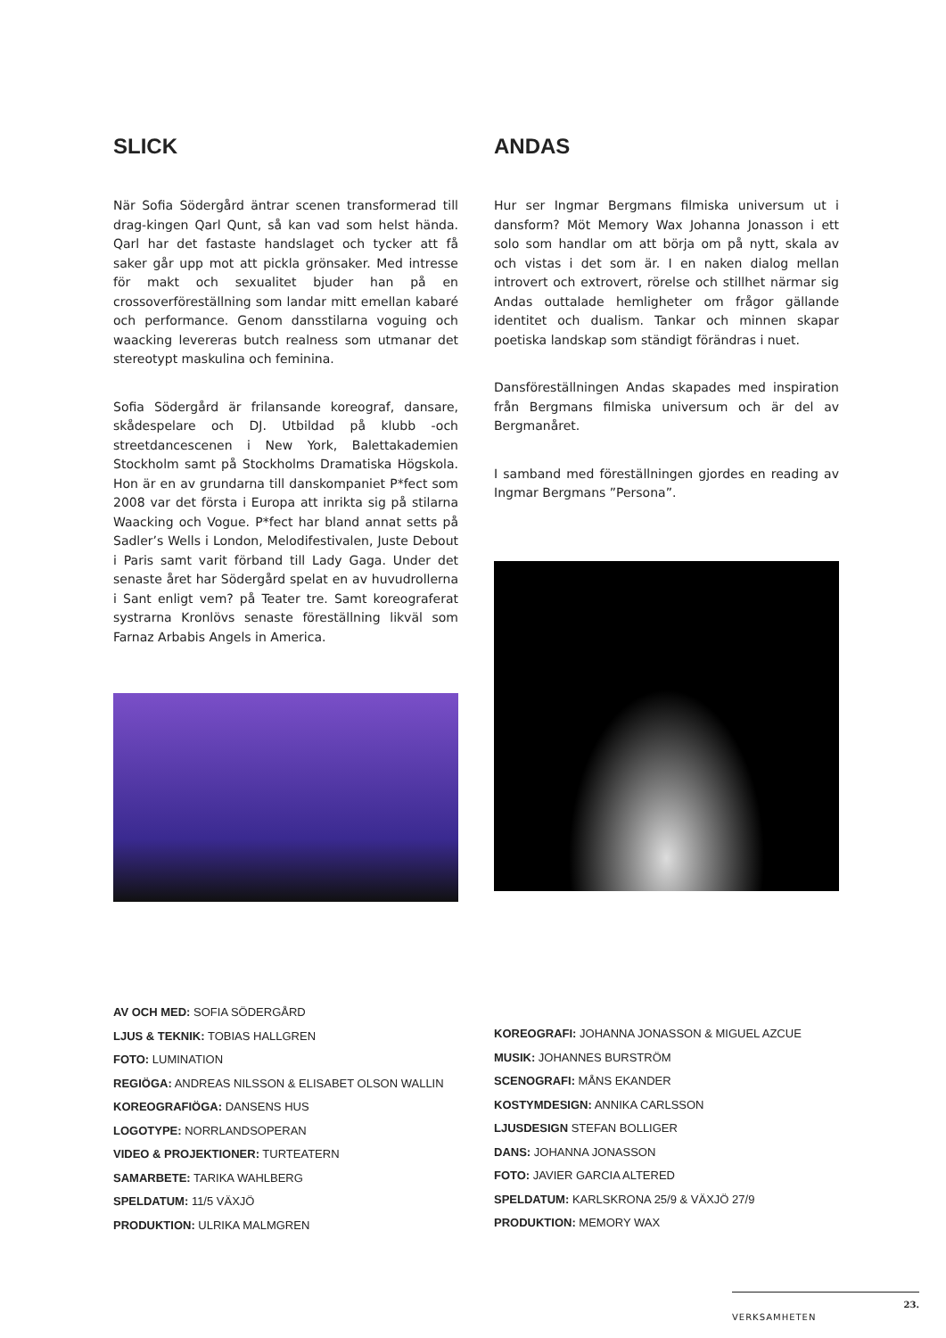SLICK
När Sofia Södergård äntrar scenen transformerad till drag-kingen Qarl Qunt, så kan vad som helst hända. Qarl har det fastaste handslaget och tycker att få saker går upp mot att pickla grönsaker. Med intresse för makt och sexualitet bjuder han på en crossoverföreställning som landar mitt emellan kabaré och performance. Genom dansstilarna voguing och waacking levereras butch realness som utmanar det stereotypt maskulina och feminina.
Sofia Södergård är frilansande koreograf, dansare, skådespelare och DJ. Utbildad på klubb -och streetdancescenen i New York, Balettakademien Stockholm samt på Stockholms Dramatiska Högskola. Hon är en av grundarna till danskompaniet P*fect som 2008 var det första i Europa att inrikta sig på stilarna Waacking och Vogue. P*fect har bland annat setts på Sadler’s Wells i London, Melodifestivalen, Juste Debout i Paris samt varit förband till Lady Gaga. Under det senaste året har Södergård spelat en av huvudrollerna i Sant enligt vem? på Teater tre. Samt koreograferat systrarna Kronlövs senaste föreställning likväl som Farnaz Arbabis Angels in America.
ANDAS
Hur ser Ingmar Bergmans filmiska universum ut i dansform? Möt Memory Wax Johanna Jonasson i ett solo som handlar om att börja om på nytt, skala av och vistas i det som är. I en naken dialog mellan introvert och extrovert, rörelse och stillhet närmar sig Andas outtalade hemligheter om frågor gällande identitet och dualism. Tankar och minnen skapar poetiska landskap som ständigt förändras i nuet.
Dansföreställningen Andas skapades med inspiration från Bergmans filmiska universum och är del av Bergmanåret.
I samband med föreställningen gjordes en reading av Ingmar Bergmans ”Persona”.
AV OCH MED: SOFIA SÖDERGÅRD
LJUS & TEKNIK: TOBIAS HALLGREN
FOTO: LUMINATION
REGIÖGA: ANDREAS NILSSON & ELISABET OLSON WALLIN
KOREOGRAFIÖGA: DANSENS HUS
LOGOTYPE: NORRLANDSOPERAN
VIDEO & PROJEKTIONER: TURTEATERN
SAMARBETE: TARIKA WAHLBERG
SPELDATUM: 11/5 VÄXJÖ
PRODUKTION: ULRIKA MALMGREN
KOREOGRAFI: JOHANNA JONASSON & MIGUEL AZCUE
MUSIK: JOHANNES BURSTRÖM
SCENOGRAFI: MÅNS EKANDER
KOSTYMDESIGN: ANNIKA CARLSSON
LJUSDESIGN STEFAN BOLLIGER
DANS: JOHANNA JONASSON
FOTO: JAVIER GARCIA ALTERED
SPELDATUM: KARLSKRONA 25/9 & VÄXJÖ 27/9
PRODUKTION: MEMORY WAX
VERKSAMHETEN 23.